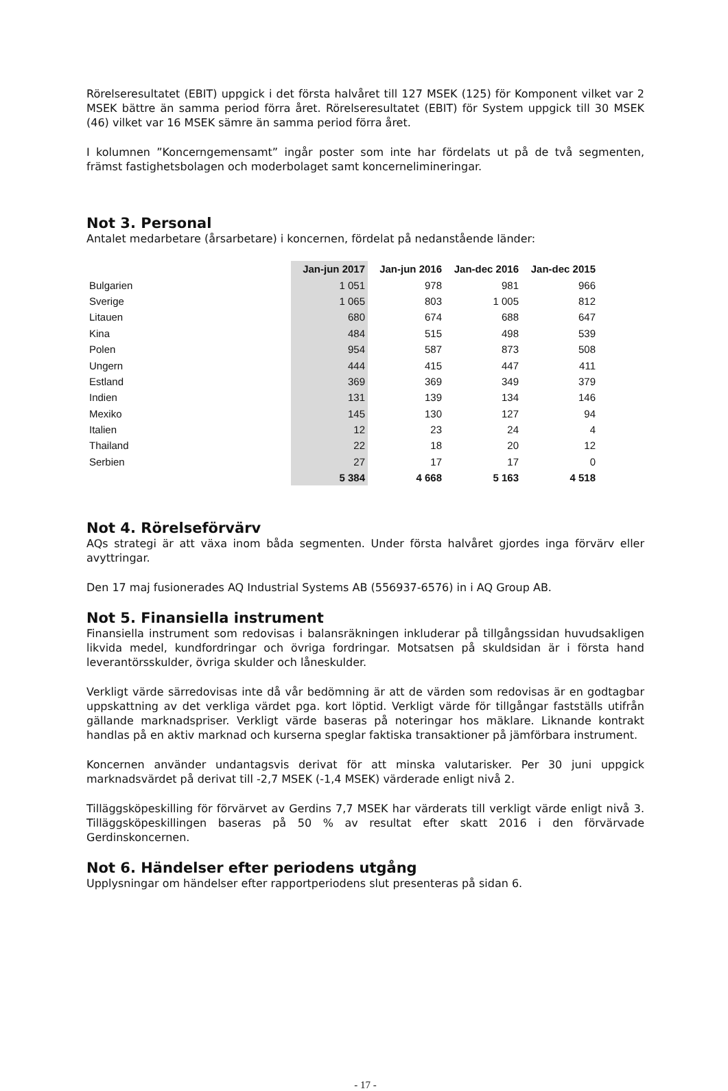Rörelseresultatet (EBIT) uppgick i det första halvåret till 127 MSEK (125) för Komponent vilket var 2 MSEK bättre än samma period förra året. Rörelseresultatet (EBIT) för System uppgick till 30 MSEK (46) vilket var 16 MSEK sämre än samma period förra året.
I kolumnen ”Koncerngemensamt” ingår poster som inte har fördelats ut på de två segmenten, främst fastighetsbolagen och moderbolaget samt koncernelimineringar.
Not 3. Personal
Antalet medarbetare (årsarbetare) i koncernen, fördelat på nedanstående länder:
| | Jan-jun 2017 | Jan-jun 2016 | Jan-dec 2016 | Jan-dec 2015 |
| --- | --- | --- | --- | --- |
| Bulgarien | 1 051 | 978 | 981 | 966 |
| Sverige | 1 065 | 803 | 1 005 | 812 |
| Litauen | 680 | 674 | 688 | 647 |
| Kina | 484 | 515 | 498 | 539 |
| Polen | 954 | 587 | 873 | 508 |
| Ungern | 444 | 415 | 447 | 411 |
| Estland | 369 | 369 | 349 | 379 |
| Indien | 131 | 139 | 134 | 146 |
| Mexiko | 145 | 130 | 127 | 94 |
| Italien | 12 | 23 | 24 | 4 |
| Thailand | 22 | 18 | 20 | 12 |
| Serbien | 27 | 17 | 17 | 0 |
| | 5 384 | 4 668 | 5 163 | 4 518 |
Not 4. Rörelseförvärv
AQs strategi är att växa inom båda segmenten. Under första halvåret gjordes inga förvärv eller avyttringar.
Den 17 maj fusionerades AQ Industrial Systems AB (556937-6576) in i AQ Group AB.
Not 5. Finansiella instrument
Finansiella instrument som redovisas i balansräkningen inkluderar på tillgångssidan huvudsakligen likvida medel, kundfordringar och övriga fordringar. Motsatsen på skuldsidan är i första hand leverantörsskulder, övriga skulder och låneskulder.
Verkligt värde särredovisas inte då vår bedömning är att de värden som redovisas är en godtagbar uppskattning av det verkliga värdet pga. kort löptid. Verkligt värde för tillgångar fastställs utifrån gällande marknadspriser. Verkligt värde baseras på noteringar hos mäklare. Liknande kontrakt handlas på en aktiv marknad och kurserna speglar faktiska transaktioner på jämförbara instrument.
Koncernen använder undantagsvis derivat för att minska valutarisker. Per 30 juni uppgick marknadsvärdet på derivat till -2,7 MSEK (-1,4 MSEK) värderade enligt nivå 2.
Tilläggsköpeskilling för förvärvet av Gerdins 7,7 MSEK har värderats till verkligt värde enligt nivå 3. Tilläggsköpeskillingen baseras på 50 % av resultat efter skatt 2016 i den förvärvade Gerdinskoncernen.
Not 6. Händelser efter periodens utgång
Upplysningar om händelser efter rapportperiodens slut presenteras på sidan 6.
- 17 -